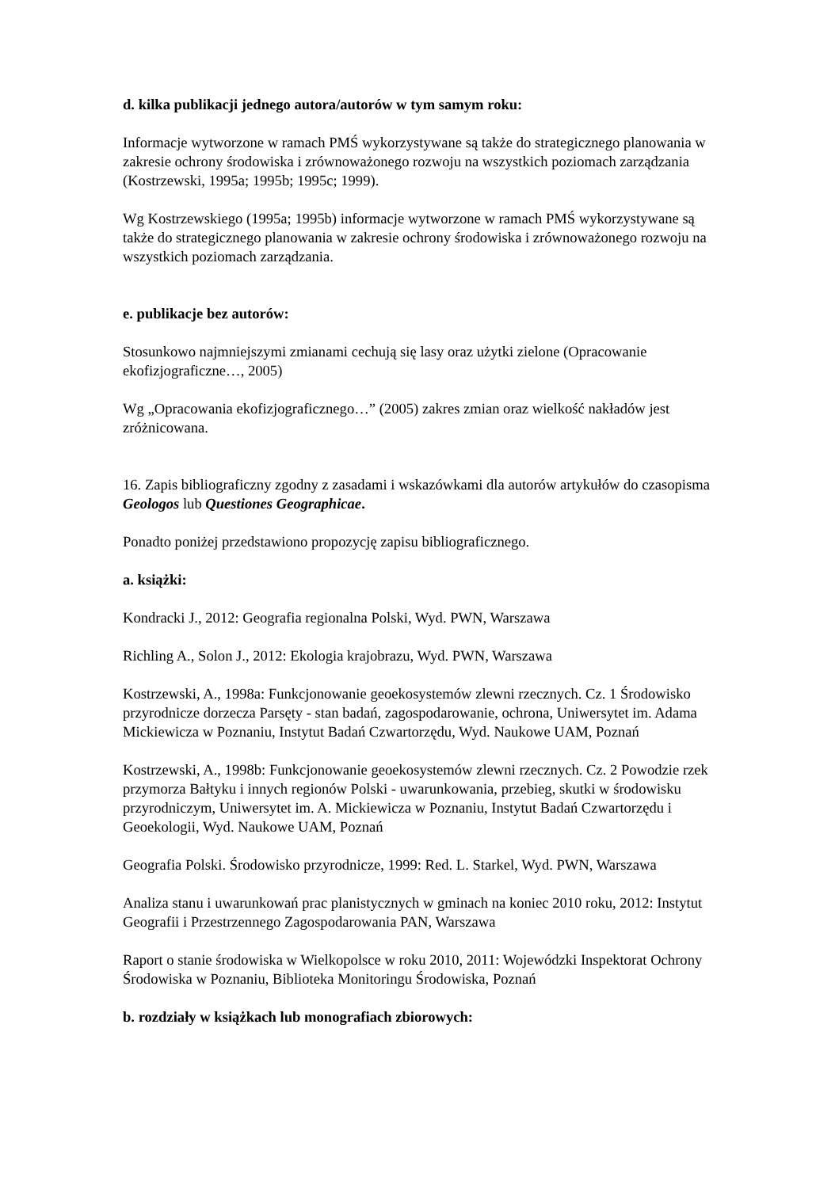d. kilka publikacji jednego autora/autorów w tym samym roku:
Informacje wytworzone w ramach PMŚ wykorzystywane są także do strategicznego planowania w zakresie ochrony środowiska i zrównoważonego rozwoju na wszystkich poziomach zarządzania (Kostrzewski, 1995a; 1995b; 1995c; 1999).
Wg Kostrzewskiego (1995a; 1995b) informacje wytworzone w ramach PMŚ wykorzystywane są także do strategicznego planowania w zakresie ochrony środowiska i zrównoważonego rozwoju na wszystkich poziomach zarządzania.
e. publikacje bez autorów:
Stosunkowo najmniejszymi zmianami cechują się lasy oraz użytki zielone (Opracowanie ekofizjograficzne…, 2005)
Wg „Opracowania ekofizjograficznego…” (2005) zakres zmian oraz wielkość nakładów jest zróżnicowana.
16. Zapis bibliograficzny zgodny z zasadami i wskazówkami dla autorów artykułów do czasopisma Geologos lub Questiones Geographicae.
Ponadto poniżej przedstawiono propozycję zapisu bibliograficznego.
a. książki:
Kondracki J., 2012: Geografia regionalna Polski, Wyd. PWN, Warszawa
Richling A., Solon J., 2012: Ekologia krajobrazu, Wyd. PWN, Warszawa
Kostrzewski, A., 1998a: Funkcjonowanie geoekosystemów zlewni rzecznych. Cz. 1 Środowisko przyrodnicze dorzecza Parsęty - stan badań, zagospodarowanie, ochrona, Uniwersytet im. Adama Mickiewicza w Poznaniu, Instytut Badań Czwartorzędu, Wyd. Naukowe UAM, Poznań
Kostrzewski, A., 1998b: Funkcjonowanie geoekosystemów zlewni rzecznych. Cz. 2 Powodzie rzek przymorza Bałtyku i innych regionów Polski - uwarunkowania, przebieg, skutki w środowisku przyrodniczym, Uniwersytet im. A. Mickiewicza w Poznaniu, Instytut Badań Czwartorzędu i Geoekologii, Wyd. Naukowe UAM, Poznań
Geografia Polski. Środowisko przyrodnicze, 1999: Red. L. Starkel, Wyd. PWN, Warszawa
Analiza stanu i uwarunkowań prac planistycznych w gminach na koniec 2010 roku, 2012: Instytut Geografii i Przestrzennego Zagospodarowania PAN, Warszawa
Raport o stanie środowiska w Wielkopolsce w roku 2010, 2011: Wojewódzki Inspektorat Ochrony Środowiska w Poznaniu, Biblioteka Monitoringu Środowiska, Poznań
b. rozdziały w książkach lub monografiach zbiorowych: